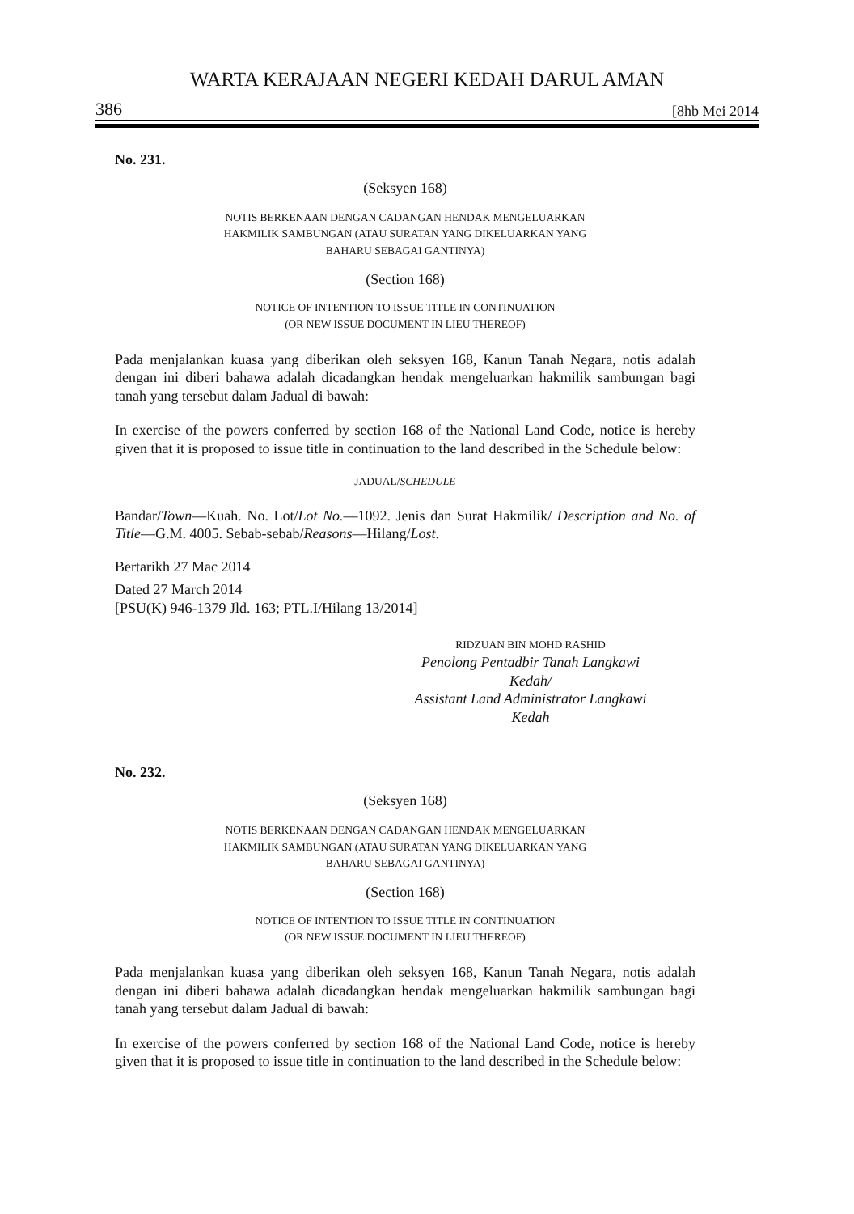WARTA KERAJAAN NEGERI KEDAH DARUL AMAN
386 [8hb Mei 2014
No. 231.
(Seksyen 168)
NOTIS BERKENAAN DENGAN CADANGAN HENDAK MENGELUARKAN
HAKMILIK SAMBUNGAN (ATAU SURATAN YANG DIKELUARKAN YANG
BAHARU SEBAGAI GANTINYA)
(Section 168)
NOTICE OF INTENTION TO ISSUE TITLE IN CONTINUATION
(OR NEW ISSUE DOCUMENT IN LIEU THEREOF)
Pada menjalankan kuasa yang diberikan oleh seksyen 168, Kanun Tanah Negara, notis adalah dengan ini diberi bahawa adalah dicadangkan hendak mengeluarkan hakmilik sambungan bagi tanah yang tersebut dalam Jadual di bawah:
In exercise of the powers conferred by section 168 of the National Land Code, notice is hereby given that it is proposed to issue title in continuation to the land described in the Schedule below:
JADUAL/SCHEDULE
Bandar/Town—Kuah. No. Lot/Lot No.—1092. Jenis dan Surat Hakmilik/ Description and No. of Title—G.M. 4005. Sebab-sebab/Reasons—Hilang/Lost.
Bertarikh 27 Mac 2014
Dated 27 March 2014
[PSU(K) 946-1379 Jld. 163; PTL.I/Hilang 13/2014]
RIDZUAN BIN MOHD RASHID
Penolong Pentadbir Tanah Langkawi
Kedah/
Assistant Land Administrator Langkawi
Kedah
No. 232.
(Seksyen 168)
NOTIS BERKENAAN DENGAN CADANGAN HENDAK MENGELUARKAN
HAKMILIK SAMBUNGAN (ATAU SURATAN YANG DIKELUARKAN YANG
BAHARU SEBAGAI GANTINYA)
(Section 168)
NOTICE OF INTENTION TO ISSUE TITLE IN CONTINUATION
(OR NEW ISSUE DOCUMENT IN LIEU THEREOF)
Pada menjalankan kuasa yang diberikan oleh seksyen 168, Kanun Tanah Negara, notis adalah dengan ini diberi bahawa adalah dicadangkan hendak mengeluarkan hakmilik sambungan bagi tanah yang tersebut dalam Jadual di bawah:
In exercise of the powers conferred by section 168 of the National Land Code, notice is hereby given that it is proposed to issue title in continuation to the land described in the Schedule below: